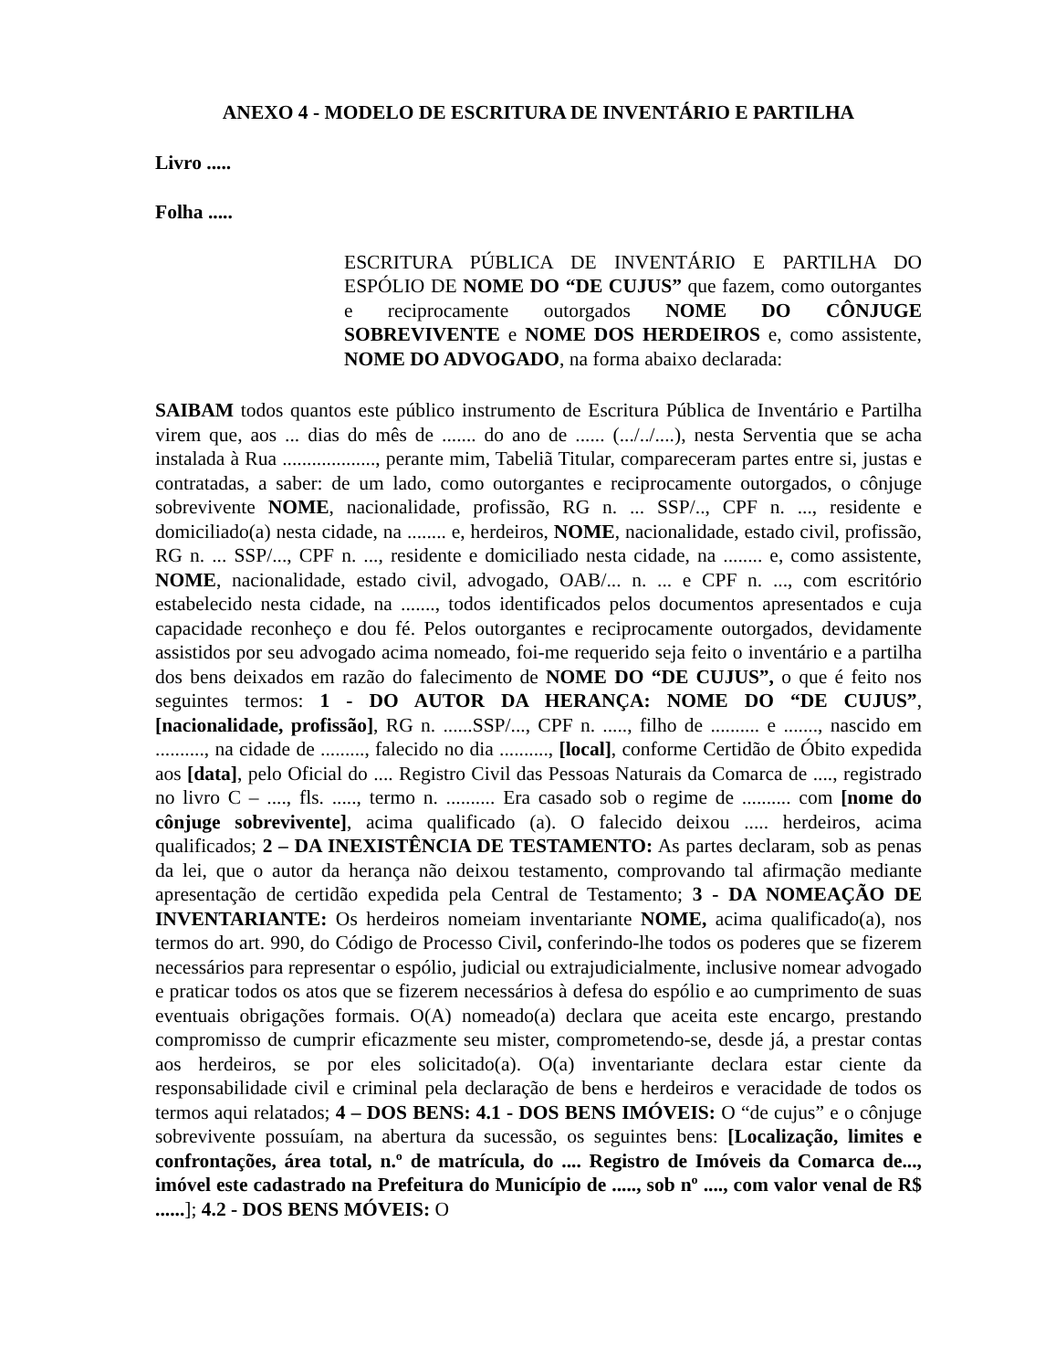ANEXO 4 - MODELO DE ESCRITURA DE INVENTÁRIO E PARTILHA
Livro .....
Folha .....
ESCRITURA PÚBLICA DE INVENTÁRIO E PARTILHA DO ESPÓLIO DE NOME DO “DE CUJUS” que fazem, como outorgantes e reciprocamente outorgados NOME DO CÔNJUGE SOBREVIVENTE e NOME DOS HERDEIROS e, como assistente, NOME DO ADVOGADO, na forma abaixo declarada:
SAIBAM todos quantos este público instrumento de Escritura Pública de Inventário e Partilha virem que, aos ... dias do mês de ....... do ano de ...... (.../../....), nesta Serventia que se acha instalada à Rua ..................., perante mim, Tabeliã Titular, compareceram partes entre si, justas e contratadas, a saber: de um lado, como outorgantes e reciprocamente outorgados, o cônjuge sobrevivente NOME, nacionalidade, profissão, RG n. ... SSP/.., CPF n. ..., residente e domiciliado(a) nesta cidade, na ........ e, herdeiros, NOME, nacionalidade, estado civil, profissão, RG n. ... SSP/..., CPF n. ..., residente e domiciliado nesta cidade, na ........ e, como assistente, NOME, nacionalidade, estado civil, advogado, OAB/... n. ... e CPF n. ..., com escritório estabelecido nesta cidade, na ......., todos identificados pelos documentos apresentados e cuja capacidade reconheço e dou fé. Pelos outorgantes e reciprocamente outorgados, devidamente assistidos por seu advogado acima nomeado, foi-me requerido seja feito o inventário e a partilha dos bens deixados em razão do falecimento de NOME DO “DE CUJUS”, o que é feito nos seguintes termos: 1 - DO AUTOR DA HERANÇA: NOME DO “DE CUJUS”, [nacionalidade, profissão], RG n. ......SSP/..., CPF n. ....., filho de .......... e ......., nascido em .........., na cidade de ........., falecido no dia .........., [local], conforme Certidão de Óbito expedida aos [data], pelo Oficial do .... Registro Civil das Pessoas Naturais da Comarca de ...., registrado no livro C – ...., fls. ....., termo n. .......... Era casado sob o regime de .......... com [nome do cônjuge sobrevivente], acima qualificado (a). O falecido deixou ..... herdeiros, acima qualificados; 2 – DA INEXISTÊNCIA DE TESTAMENTO: As partes declaram, sob as penas da lei, que o autor da herança não deixou testamento, comprovando tal afirmação mediante apresentação de certidão expedida pela Central de Testamento; 3 - DA NOMEAÇÃO DE INVENTARIANTE: Os herdeiros nomeiam inventariante NOME, acima qualificado(a), nos termos do art. 990, do Código de Processo Civil, conferindo-lhe todos os poderes que se fizerem necessários para representar o espólio, judicial ou extrajudicialmente, inclusive nomear advogado e praticar todos os atos que se fizerem necessários à defesa do espólio e ao cumprimento de suas eventuais obrigações formais. O(A) nomeado(a) declara que aceita este encargo, prestando compromisso de cumprir eficazmente seu mister, comprometendo-se, desde já, a prestar contas aos herdeiros, se por eles solicitado(a). O(a) inventariante declara estar ciente da responsabilidade civil e criminal pela declaração de bens e herdeiros e veracidade de todos os termos aqui relatados; 4 – DOS BENS: 4.1 - DOS BENS IMÓVEIS: O “de cujus” e o cônjuge sobrevivente possuíam, na abertura da sucessão, os seguintes bens: [Localização, limites e confrontações, área total, n.º de matrícula, do .... Registro de Imóveis da Comarca de..., imóvel este cadastrado na Prefeitura do Município de ....., sob nº ...., com valor venal de R$ ......]; 4.2 - DOS BENS MÓVEIS: O